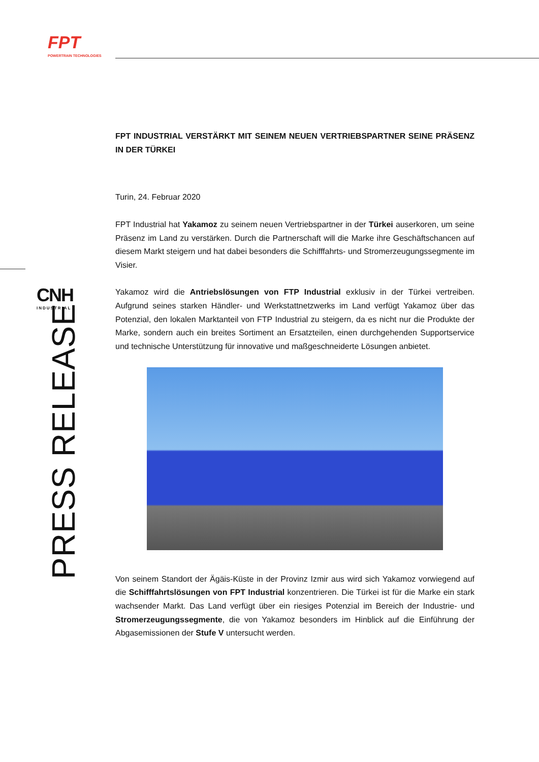FPT
POWERTRAIN TECHNOLOGIES
CNH
INDUSTRIAL
PRESS RELEASE
FPT INDUSTRIAL VERSTÄRKT MIT SEINEM NEUEN VERTRIEBSPARTNER SEINE PRÄSENZ IN DER TÜRKEI
Turin, 24. Februar 2020
FPT Industrial hat Yakamoz zu seinem neuen Vertriebspartner in der Türkei auserkoren, um seine Präsenz im Land zu verstärken. Durch die Partnerschaft will die Marke ihre Geschäftschancen auf diesem Markt steigern und hat dabei besonders die Schifffahrts- und Stromerzeugungssegmente im Visier.
Yakamoz wird die Antriebslösungen von FTP Industrial exklusiv in der Türkei vertreiben. Aufgrund seines starken Händler- und Werkstattnetzwerks im Land verfügt Yakamoz über das Potenzial, den lokalen Marktanteil von FTP Industrial zu steigern, da es nicht nur die Produkte der Marke, sondern auch ein breites Sortiment an Ersatzteilen, einen durchgehenden Supportservice und technische Unterstützung für innovative und maßgeschneiderte Lösungen anbietet.
Von seinem Standort der Ägäis-Küste in der Provinz Izmir aus wird sich Yakamoz vorwiegend auf die Schifffahrtslösungen von FPT Industrial konzentrieren. Die Türkei ist für die Marke ein stark wachsender Markt. Das Land verfügt über ein riesiges Potenzial im Bereich der Industrie- und Stromerzeugungssegmente, die von Yakamoz besonders im Hinblick auf die Einführung der Abgasemissionen der Stufe V untersucht werden.